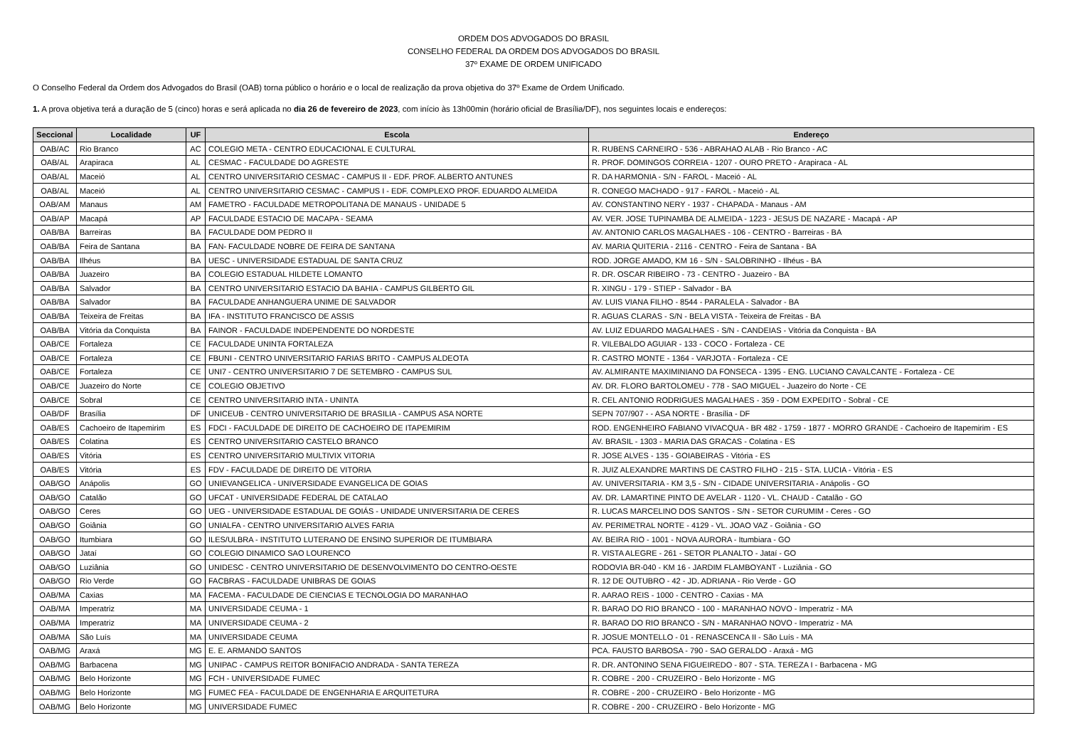ORDEM DOS ADVOGADOS DO BRASIL
CONSELHO FEDERAL DA ORDEM DOS ADVOGADOS DO BRASIL
37º EXAME DE ORDEM UNIFICADO
O Conselho Federal da Ordem dos Advogados do Brasil (OAB) torna público o horário e o local de realização da prova objetiva do 37º Exame de Ordem Unificado.
1. A prova objetiva terá a duração de 5 (cinco) horas e será aplicada no dia 26 de fevereiro de 2023, com início às 13h00min (horário oficial de Brasília/DF), nos seguintes locais e endereços:
| Seccional | Localidade | UF | Escola | Endereço |
| --- | --- | --- | --- | --- |
| OAB/AC | Rio Branco | AC | COLEGIO META - CENTRO EDUCACIONAL E CULTURAL | R. RUBENS CARNEIRO - 536 - ABRAHAO ALAB - Rio Branco - AC |
| OAB/AL | Arapiraca | AL | CESMAC - FACULDADE DO AGRESTE | R. PROF. DOMINGOS CORREIA - 1207 - OURO PRETO - Arapiraca - AL |
| OAB/AL | Maceió | AL | CENTRO UNIVERSITARIO CESMAC - CAMPUS II - EDF. PROF. ALBERTO ANTUNES | R. DA HARMONIA - S/N - FAROL - Maceió - AL |
| OAB/AL | Maceió | AL | CENTRO UNIVERSITARIO CESMAC - CAMPUS I - EDF. COMPLEXO PROF. EDUARDO ALMEIDA | R. CONEGO MACHADO - 917 - FAROL - Maceió - AL |
| OAB/AM | Manaus | AM | FAMETRO - FACULDADE METROPOLITANA DE MANAUS - UNIDADE 5 | AV. CONSTANTINO NERY - 1937 - CHAPADA - Manaus - AM |
| OAB/AP | Macapá | AP | FACULDADE ESTACIO DE MACAPA - SEAMA | AV. VER. JOSE TUPINAMBA DE ALMEIDA - 1223 - JESUS DE NAZARE - Macapá - AP |
| OAB/BA | Barreiras | BA | FACULDADE DOM PEDRO II | AV. ANTONIO CARLOS MAGALHAES - 106 - CENTRO - Barreiras - BA |
| OAB/BA | Feira de Santana | BA | FAN- FACULDADE NOBRE DE FEIRA DE SANTANA | AV. MARIA QUITERIA - 2116 - CENTRO - Feira de Santana - BA |
| OAB/BA | Ilhéus | BA | UESC - UNIVERSIDADE ESTADUAL DE SANTA CRUZ | ROD. JORGE AMADO, KM 16 - S/N - SALOBRINHO - Ilhéus - BA |
| OAB/BA | Juazeiro | BA | COLEGIO ESTADUAL HILDETE LOMANTO | R. DR. OSCAR RIBEIRO - 73 - CENTRO - Juazeiro - BA |
| OAB/BA | Salvador | BA | CENTRO UNIVERSITARIO ESTACIO DA BAHIA - CAMPUS GILBERTO GIL | R. XINGU - 179 - STIEP - Salvador - BA |
| OAB/BA | Salvador | BA | FACULDADE ANHANGUERA UNIME DE SALVADOR | AV. LUIS VIANA FILHO - 8544 - PARALELA - Salvador - BA |
| OAB/BA | Teixeira de Freitas | BA | IFA - INSTITUTO FRANCISCO DE ASSIS | R. AGUAS CLARAS - S/N - BELA VISTA - Teixeira de Freitas - BA |
| OAB/BA | Vitória da Conquista | BA | FAINOR - FACULDADE INDEPENDENTE DO NORDESTE | AV. LUIZ EDUARDO MAGALHAES - S/N - CANDEIAS - Vitória da Conquista - BA |
| OAB/CE | Fortaleza | CE | FACULDADE UNINTA FORTALEZA | R. VILEBALDO AGUIAR - 133 - COCO - Fortaleza - CE |
| OAB/CE | Fortaleza | CE | FBUNI - CENTRO UNIVERSITARIO FARIAS BRITO - CAMPUS ALDEOTA | R. CASTRO MONTE - 1364 - VARJOTA - Fortaleza - CE |
| OAB/CE | Fortaleza | CE | UNI7 - CENTRO UNIVERSITARIO 7 DE SETEMBRO - CAMPUS SUL | AV. ALMIRANTE MAXIMINIANO DA FONSECA - 1395 - ENG. LUCIANO CAVALCANTE - Fortaleza - CE |
| OAB/CE | Juazeiro do Norte | CE | COLEGIO OBJETIVO | AV. DR. FLORO BARTOLOMEU - 778 - SAO MIGUEL - Juazeiro do Norte - CE |
| OAB/CE | Sobral | CE | CENTRO UNIVERSITARIO INTA - UNINTA | R. CEL ANTONIO RODRIGUES MAGALHAES - 359 - DOM EXPEDITO - Sobral - CE |
| OAB/DF | Brasília | DF | UNICEUB - CENTRO UNIVERSITARIO DE BRASILIA - CAMPUS ASA NORTE | SEPN 707/907 - - ASA NORTE - Brasília - DF |
| OAB/ES | Cachoeiro de Itapemirim | ES | FDCI - FACULDADE DE DIREITO DE CACHOEIRO DE ITAPEMIRIM | ROD. ENGENHEIRO FABIANO VIVACQUA - BR 482 - 1759 - 1877 - MORRO GRANDE - Cachoeiro de Itapemirim - ES |
| OAB/ES | Colatina | ES | CENTRO UNIVERSITARIO CASTELO BRANCO | AV. BRASIL - 1303 - MARIA DAS GRACAS - Colatina - ES |
| OAB/ES | Vitória | ES | CENTRO UNIVERSITARIO MULTIVIX VITORIA | R. JOSE ALVES - 135 - GOIABEIRAS - Vitória - ES |
| OAB/ES | Vitória | ES | FDV - FACULDADE DE DIREITO DE VITORIA | R. JUIZ ALEXANDRE MARTINS DE CASTRO FILHO - 215 - STA. LUCIA - Vitória - ES |
| OAB/GO | Anápolis | GO | UNIEVANGELICA - UNIVERSIDADE EVANGELICA DE GOIAS | AV. UNIVERSITARIA - KM 3,5 - S/N - CIDADE UNIVERSITARIA - Anápolis - GO |
| OAB/GO | Catalão | GO | UFCAT - UNIVERSIDADE FEDERAL DE CATALAO | AV. DR. LAMARTINE PINTO DE AVELAR - 1120 - VL. CHAUD - Catalão - GO |
| OAB/GO | Ceres | GO | UEG - UNIVERSIDADE ESTADUAL DE GOIÁS - UNIDADE UNIVERSITARIA DE CERES | R. LUCAS MARCELINO DOS SANTOS - S/N - SETOR CURUMIM - Ceres - GO |
| OAB/GO | Goiânia | GO | UNIALFA - CENTRO UNIVERSITARIO ALVES FARIA | AV. PERIMETRAL NORTE - 4129 - VL. JOAO VAZ - Goiânia - GO |
| OAB/GO | Itumbiara | GO | ILES/ULBRA - INSTITUTO LUTERANO DE ENSINO SUPERIOR DE ITUMBIARA | AV. BEIRA RIO - 1001 - NOVA AURORA - Itumbiara - GO |
| OAB/GO | Jataí | GO | COLEGIO DINAMICO SAO LOURENCO | R. VISTA ALEGRE - 261 - SETOR PLANALTO - Jataí - GO |
| OAB/GO | Luziânia | GO | UNIDESC - CENTRO UNIVERSITARIO DE DESENVOLVIMENTO DO CENTRO-OESTE | RODOVIA BR-040 - KM 16 - JARDIM FLAMBOYANT - Luziânia - GO |
| OAB/GO | Rio Verde | GO | FACBRAS - FACULDADE UNIBRAS DE GOIAS | R. 12 DE OUTUBRO - 42 - JD. ADRIANA - Rio Verde - GO |
| OAB/MA | Caxias | MA | FACEMA - FACULDADE DE CIENCIAS E TECNOLOGIA DO MARANHAO | R. AARAO REIS - 1000 - CENTRO - Caxias - MA |
| OAB/MA | Imperatriz | MA | UNIVERSIDADE CEUMA - 1 | R. BARAO DO RIO BRANCO - 100 - MARANHAO NOVO - Imperatriz - MA |
| OAB/MA | Imperatriz | MA | UNIVERSIDADE CEUMA - 2 | R. BARAO DO RIO BRANCO - S/N - MARANHAO NOVO - Imperatriz - MA |
| OAB/MA | São Luís | MA | UNIVERSIDADE CEUMA | R. JOSUE MONTELLO - 01 - RENASCENCA II - São Luís - MA |
| OAB/MG | Araxá | MG | E. E. ARMANDO SANTOS | PCA. FAUSTO BARBOSA - 790 - SAO GERALDO - Araxá - MG |
| OAB/MG | Barbacena | MG | UNIPAC - CAMPUS REITOR BONIFACIO ANDRADA - SANTA TEREZA | R. DR. ANTONINO SENA FIGUEIREDO - 807 - STA. TEREZA I - Barbacena - MG |
| OAB/MG | Belo Horizonte | MG | FCH - UNIVERSIDADE FUMEC | R. COBRE - 200 - CRUZEIRO - Belo Horizonte - MG |
| OAB/MG | Belo Horizonte | MG | FUMEC FEA - FACULDADE DE ENGENHARIA E ARQUITETURA | R. COBRE - 200 - CRUZEIRO - Belo Horizonte - MG |
| OAB/MG | Belo Horizonte | MG | UNIVERSIDADE FUMEC | R. COBRE - 200 - CRUZEIRO - Belo Horizonte - MG |